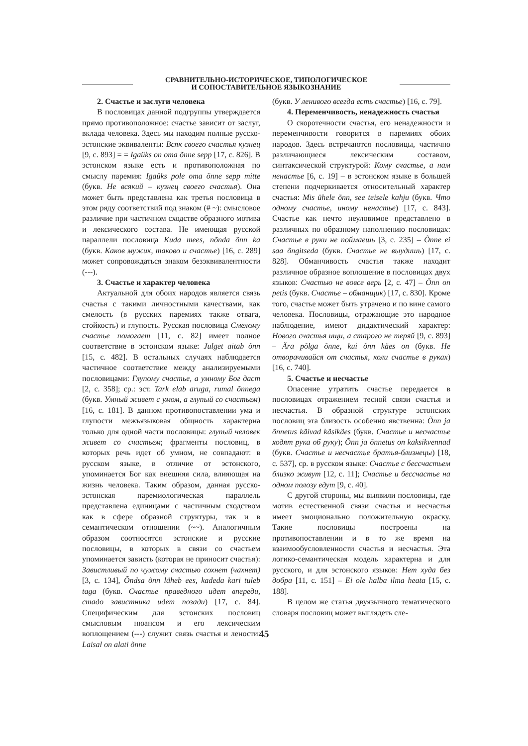СРАВНИТЕЛЬНО-ИСТОРИЧЕСКОЕ, ТИПОЛОГИЧЕСКОЕ
И СОПОСТАВИТЕЛЬНОЕ ЯЗЫКОЗНАНИЕ
2. Счастье и заслуги человека
В пословицах данной подгруппы утверждается прямо противоположное: счастье зависит от заслуг, вклада человека. Здесь мы находим полные русско-эстонские эквиваленты: Всяк своего счастья кузнец [9, с. 893] = = Igaüks on oma õnne sepp [17, с. 826]. В эстонском языке есть и противоположная по смыслу паремия: Igaüks pole oma õnne sepp mitte (букв. Не всякий – кузнец своего счастья). Она может быть представлена как третья пословица в этом ряду соответствий под знаком (# ~): смысловое различие при частичном сходстве образного мотива и лексического состава. Не имеющая русской параллели пословица Kuda mees, nõnda õnn ka (букв. Каков мужик, таково и счастье) [16, с. 289] может сопровождаться знаком безэквивалентности (---).
3. Счастье и характер человека
Актуальной для обоих народов является связь счастья с такими личностными качествами, как смелость (в русских паремиях также отвага, стойкость) и глупость. Русская пословица Смелому счастье помогает [11, с. 82] имеет полное соответствие в эстонском языке: Julget aitab õnn [15, с. 482]. В остальных случаях наблюдается частичное соответствие между анализируемыми пословицами: Глупому счастье, а умному Бог даст [2, с. 358]; ср.: эст. Tark elab aruga, rumal õnnega (букв. Умный живет с умом, а глупый со счастьем) [16, с. 181]. В данном противопоставлении ума и глупости межъязыковая общность характерна только для одной части пословицы: глупый человек живет со счастьем; фрагменты пословиц, в которых речь идет об умном, не совпадают: в русском языке, в отличие от эстонского, упоминается Бог как внешняя сила, влияющая на жизнь человека. Таким образом, данная русско-эстонская паремиологическая параллель представлена единицами с частичным сходством как в сфере образной структуры, так и в семантическом отношении (~~). Аналогичным образом соотносятся эстонские и русские пословицы, в которых в связи со счастьем упоминается зависть (которая не приносит счастья): Завистливый по чужому счастью сохнет (чахнет) [3, с. 134], Õndsa õnn läheb ees, kadeda kari tuleb taga (букв. Счастье праведного идет впереди, стадо завистника идет позади) [17, с. 84]. Специфическим для эстонских пословиц смысловым нюансом и его лексическим воплощением (---) служит связь счастья и лености: Laisal on alati õnne
(букв. У ленивого всегда есть счастье) [16, с. 79].
4. Переменчивость, ненадежность счастья
О скоротечности счастья, его ненадежности и переменчивости говорится в паремиях обоих народов. Здесь встречаются пословицы, частично различающиеся лексическим составом, синтаксической структурой: Кому счастье, а нам ненастье [6, с. 19] – в эстонском языке в большей степени подчеркивается относительный характер счастья: Mis ühele õnn, see teisele kahju (букв. Что одному счастье, иному ненастье) [17, с. 843]. Счастье как нечто неуловимое представлено в различных по образному наполнению пословицах: Счастье в руки не поймаешь [3, с. 235] – Õnne ei saa õngitseda (букв. Счастье не выудишь) [17, с. 828]. Обманчивость счастья также находит различное образное воплощение в пословицах двух языков: Счастью не вовсе верь [2, с. 47] – Õnn on petis (букв. Счастье – обманщик) [17, с. 830]. Кроме того, счастье может быть утрачено и по вине самого человека. Пословицы, отражающие это народное наблюдение, имеют дидактический характер: Нового счастья ищи, а старого не теряй [9, с. 893] – Ära põlga õnne, kui õnn käes on (букв. Не отворачивайся от счастья, коли счастье в руках) [16, с. 740].
5. Счастье и несчастье
Опасение утратить счастье передается в пословицах отражением тесной связи счастья и несчастья. В образной структуре эстонских пословиц эта близость особенно явственна: Õnn ja õnnetus käivad käsikäes (букв. Счастье и несчастье ходят рука об руку); Õnn ja õnnetus on kaksikvennad (букв. Счастье и несчастье братья-близнецы) [18, с. 537], ср. в русском языке: Счастье с бессчастьем близко живут [12, с. 11]; Счастье и бессчастье на одном полозу едут [9, с. 40].
С другой стороны, мы выявили пословицы, где мотив естественной связи счастья и несчастья имеет эмоционально положительную окраску. Такие пословицы построены на противопоставлении и в то же время на взаимообусловленности счастья и несчастья. Эта логико-семантическая модель характерна и для русского, и для эстонского языков: Нет худа без добра [11, с. 151] – Ei ole halba ilma heata [15, с. 188].
В целом же статья двуязычного тематического словаря пословиц может выглядеть сле-
45